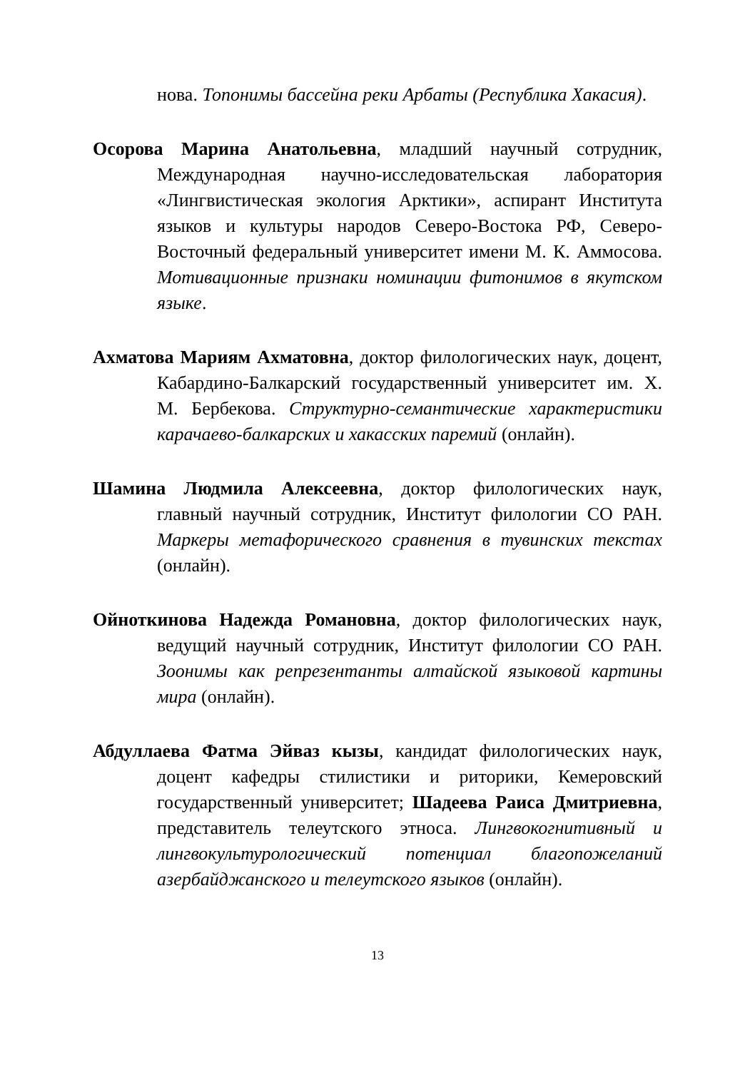нова. Топонимы бассейна реки Арбаты (Республика Хакасия).
Осорова Марина Анатольевна, младший научный сотрудник, Международная научно-исследовательская лаборатория «Лингвистическая экология Арктики», аспирант Института языков и культуры народов Северо-Востока РФ, Северо-Восточный федеральный университет имени М. К. Аммосова. Мотивационные признаки номинации фитонимов в якутском языке.
Ахматова Мариям Ахматовна, доктор филологических наук, доцент, Кабардино-Балкарский государственный университет им. Х. М. Бербекова. Структурно-семантические характеристики карачаево-балкарских и хакасских паремий (онлайн).
Шамина Людмила Алексеевна, доктор филологических наук, главный научный сотрудник, Институт филологии СО РАН. Маркеры метафорического сравнения в тувинских текстах (онлайн).
Ойноткинова Надежда Романовна, доктор филологических наук, ведущий научный сотрудник, Институт филологии СО РАН. Зоонимы как репрезентанты алтайской языковой картины мира (онлайн).
Абдуллаева Фатма Эйваз кызы, кандидат филологических наук, доцент кафедры стилистики и риторики, Кемеровский государственный университет; Шадеева Раиса Дмитриевна, представитель телеутского этноса. Лингвокогнитивный и лингвокультурологический потенциал благопожеланий азербайджанского и телеутского языков (онлайн).
13